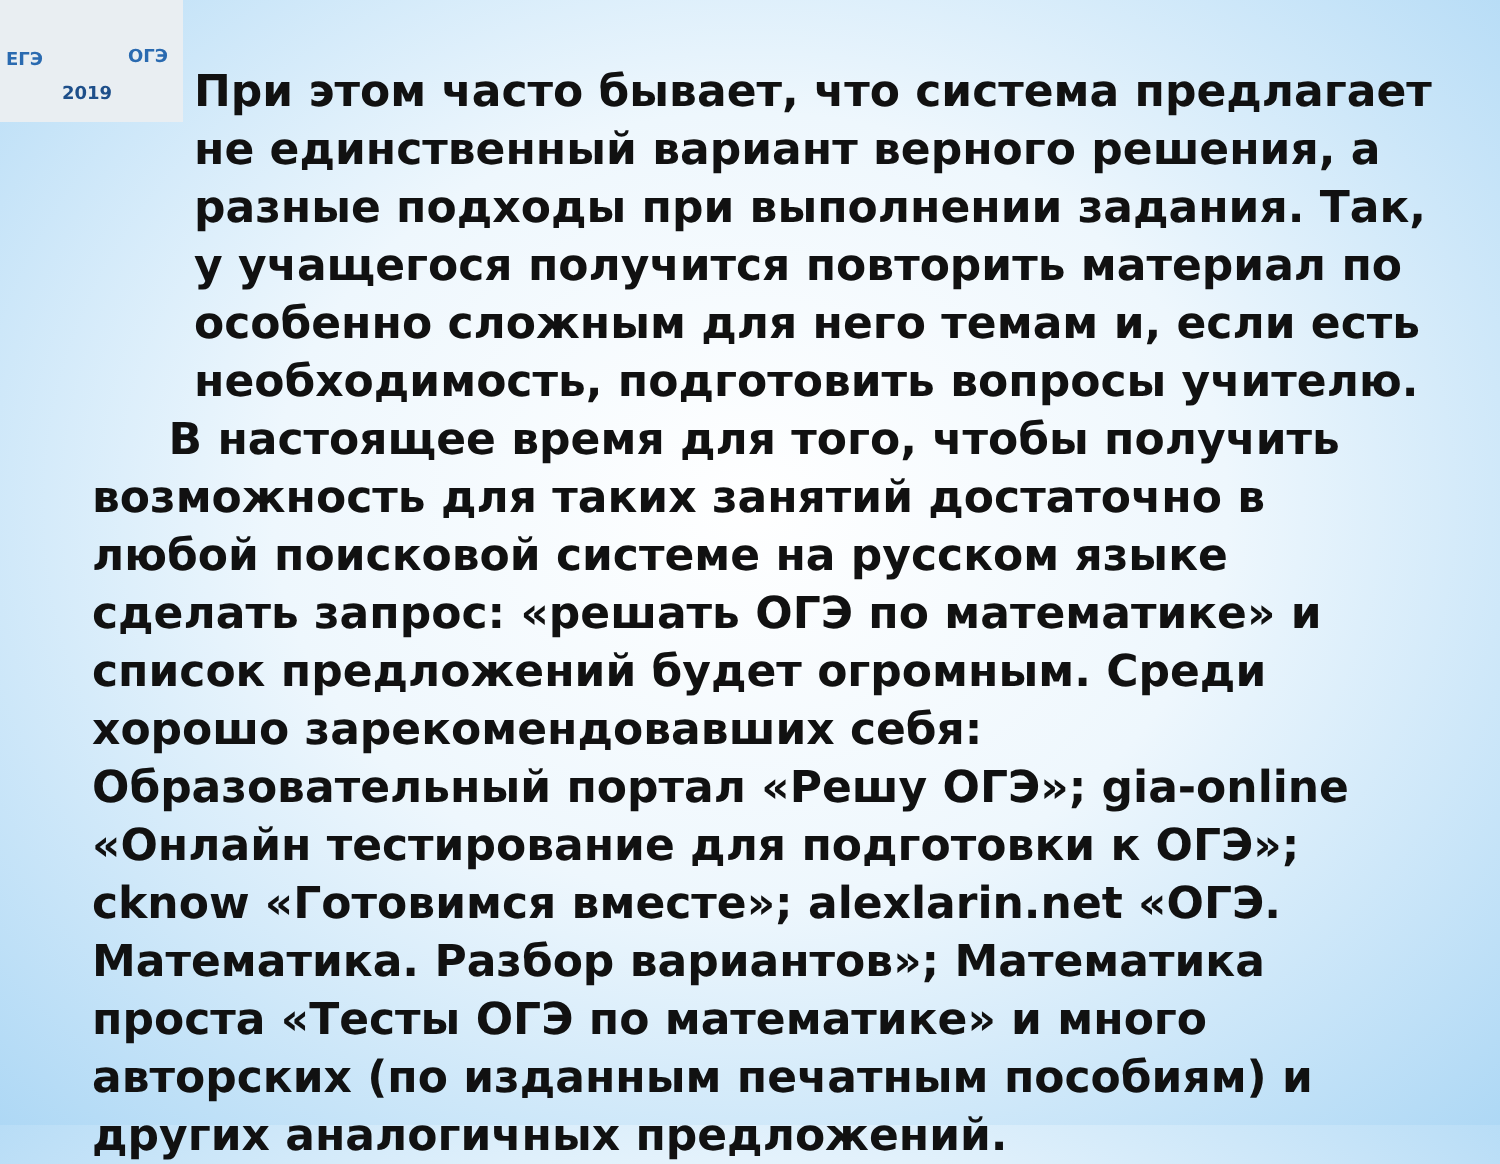ЕГЭ ОГЭ
2019
При этом часто бывает, что система предлагает не единственный вариант верного решения, а разные подходы при выполнении задания. Так, у учащегося получится повторить материал по особенно сложным для него темам и, если есть необходимость, подготовить вопросы учителю.
В настоящее время для того, чтобы получить возможность для таких занятий достаточно в любой поисковой системе на русском языке сделать запрос: «решать ОГЭ по математике» и список предложений будет огромным. Среди хорошо зарекомендовавших себя: Образовательный портал «Решу ОГЭ»; gia-online «Онлайн тестирование для подготовки к ОГЭ»; cknow «Готовимся вместе»; alexlarin.net «ОГЭ. Математика. Разбор вариантов»; Математика проста «Тесты ОГЭ по математике» и много авторских (по изданным печатным пособиям) и других аналогичных предложений.